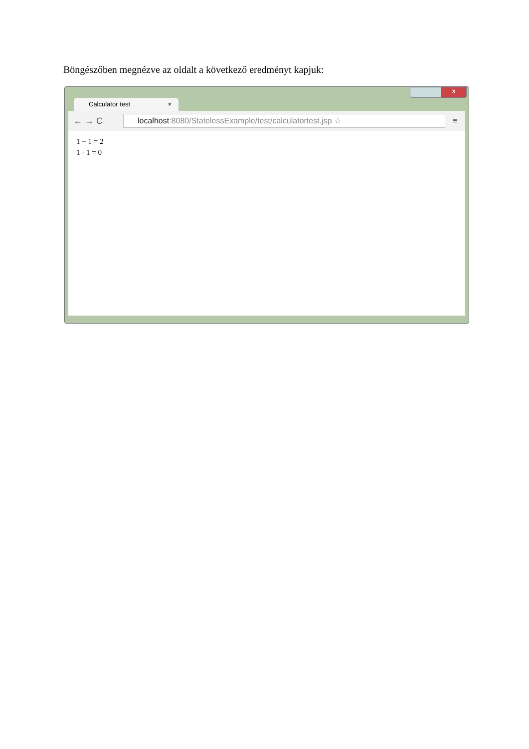Böngészőben megnézve az oldalt a következő eredményt kapjuk:
x
Calculator test ×
← → C
localhost:8080/StatelessExample/test/calculatortest.jsp ☆
≡
1 + 1 = 2
1 - 1 = 0